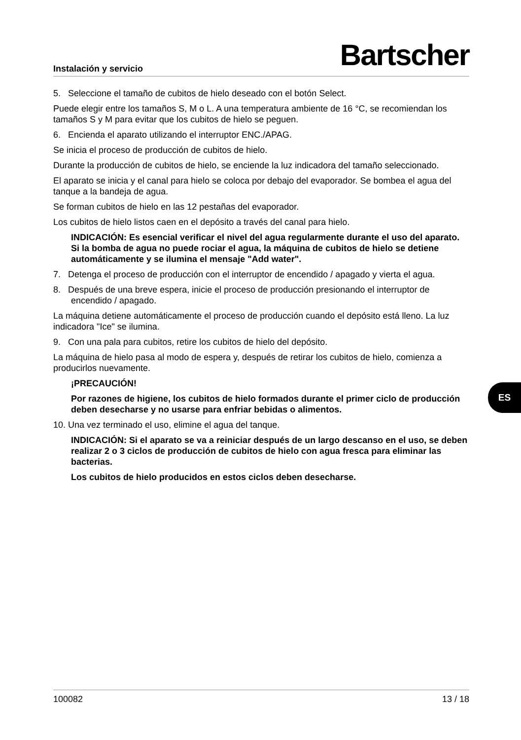Instalación y servicio Bartscher
5. Seleccione el tamaño de cubitos de hielo deseado con el botón Select.
Puede elegir entre los tamaños S, M o L. A una temperatura ambiente de 16 °C, se recomiendan los tamaños S y M para evitar que los cubitos de hielo se peguen.
6. Encienda el aparato utilizando el interruptor ENC./APAG.
Se inicia el proceso de producción de cubitos de hielo.
Durante la producción de cubitos de hielo, se enciende la luz indicadora del tamaño seleccionado.
El aparato se inicia y el canal para hielo se coloca por debajo del evaporador. Se bombea el agua del tanque a la bandeja de agua.
Se forman cubitos de hielo en las 12 pestañas del evaporador.
Los cubitos de hielo listos caen en el depósito a través del canal para hielo.
INDICACIÓN: Es esencial verificar el nivel del agua regularmente durante el uso del aparato. Si la bomba de agua no puede rociar el agua, la máquina de cubitos de hielo se detiene automáticamente y se ilumina el mensaje "Add water".
7. Detenga el proceso de producción con el interruptor de encendido / apagado y vierta el agua.
8. Después de una breve espera, inicie el proceso de producción presionando el interruptor de encendido / apagado.
La máquina detiene automáticamente el proceso de producción cuando el depósito está lleno. La luz indicadora "Ice" se ilumina.
9. Con una pala para cubitos, retire los cubitos de hielo del depósito.
La máquina de hielo pasa al modo de espera y, después de retirar los cubitos de hielo, comienza a producirlos nuevamente.
¡PRECAUCIÓN!
Por razones de higiene, los cubitos de hielo formados durante el primer ciclo de producción deben desecharse y no usarse para enfriar bebidas o alimentos.
10. Una vez terminado el uso, elimine el agua del tanque.
INDICACIÓN: Si el aparato se va a reiniciar después de un largo descanso en el uso, se deben realizar 2 o 3 ciclos de producción de cubitos de hielo con agua fresca para eliminar las bacterias.
Los cubitos de hielo producidos en estos ciclos deben desecharse.
ES
100082 13 / 18